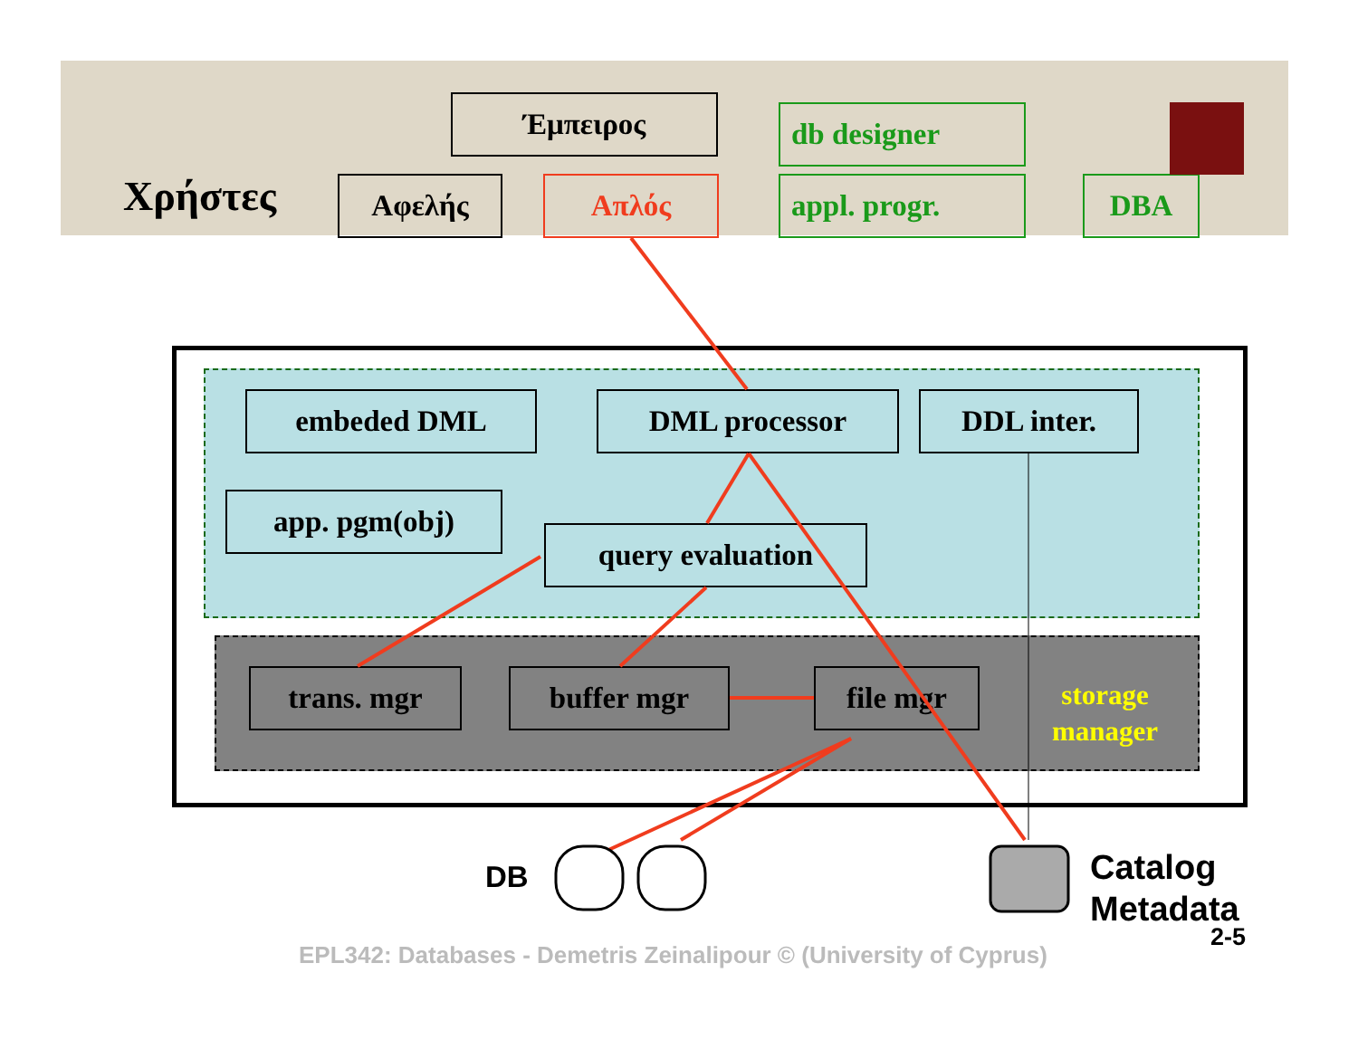Χρήστες
Έμπειρος
Αφελής Απλός
db designer
appl. progr. DBA
embeded DML DML processor DDL inter.
app. pgm(obj)
query evaluation
trans. mgr buffer mgr file mgr
storage
manager
DB
Catalog
Metadata
2-5
EPL342: Databases - Demetris Zeinalipour © (University of Cyprus)